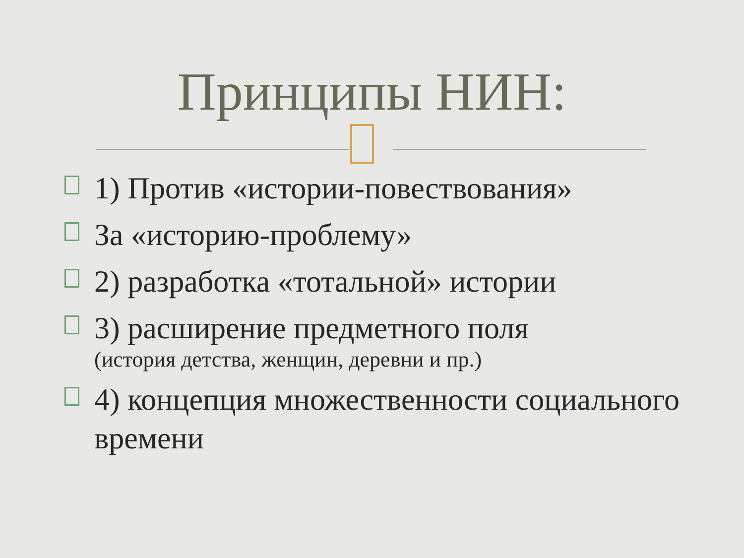Принципы НИН:
1) Против «истории-повествования»
За «историю-проблему»
2) разработка «тотальной» истории
3) расширение предметного поля
(история детства, женщин, деревни и пр.)
4) концепция множественности социального времени